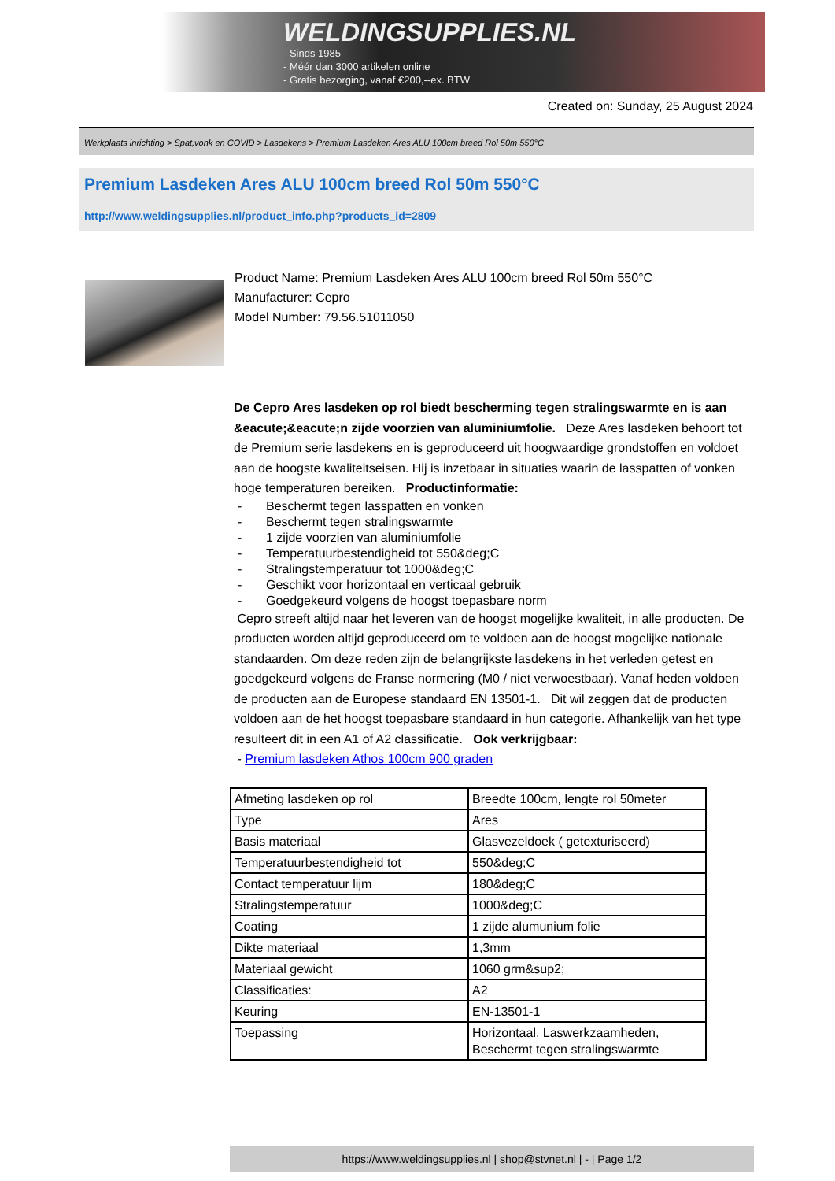WELDINGSUPPLIES.NL
- Sinds 1985
- Méér dan 3000 artikelen online
- Gratis bezorging, vanaf €200,--ex. BTW
Created on: Sunday, 25 August 2024
Werkplaats inrichting > Spat,vonk en COVID > Lasdekens > Premium Lasdeken Ares ALU 100cm breed Rol 50m 550°C
Premium Lasdeken Ares ALU 100cm breed Rol 50m 550°C
http://www.weldingsupplies.nl/product_info.php?products_id=2809
Product Name: Premium Lasdeken Ares ALU 100cm breed Rol 50m 550°C
Manufacturer: Cepro
Model Number: 79.56.51011050
De Cepro Ares lasdeken op rol biedt bescherming tegen stralingswarmte en is aan &eacute;&eacute;n zijde voorzien van aluminiumfolie. Deze Ares lasdeken behoort tot de Premium serie lasdekens en is geproduceerd uit hoogwaardige grondstoffen en voldoet aan de hoogste kwaliteitseisen. Hij is inzetbaar in situaties waarin de lasspatten of vonken hoge temperaturen bereiken. Productinformatie:
- Beschermt tegen lasspatten en vonken
- Beschermt tegen stralingswarmte
- 1 zijde voorzien van aluminiumfolie
- Temperatuurbestendigheid tot 550&deg;C
- Stralingstemperatuur tot 1000&deg;C
- Geschikt voor horizontaal en verticaal gebruik
- Goedgekeurd volgens de hoogst toepasbare norm
Cepro streeft altijd naar het leveren van de hoogst mogelijke kwaliteit, in alle producten. De producten worden altijd geproduceerd om te voldoen aan de hoogst mogelijke nationale standaarden. Om deze reden zijn de belangrijkste lasdekens in het verleden getest en goedgekeurd volgens de Franse normering (M0 / niet verwoestbaar). Vanaf heden voldoen de producten aan de Europese standaard EN 13501-1. Dit wil zeggen dat de producten voldoen aan de het hoogst toepasbare standaard in hun categorie. Afhankelijk van het type resulteert dit in een A1 of A2 classificatie. Ook verkrijgbaar:
- Premium lasdeken Athos 100cm 900 graden
| Afmeting lasdeken op rol | Breedte 100cm, lengte rol 50meter |
| Type | Ares |
| Basis materiaal | Glasvezeldoek ( getexturiseerd) |
| Temperatuurbestendigheid tot | 550&deg;C |
| Contact temperatuur lijm | 180&deg;C |
| Stralingstemperatuur | 1000&deg;C |
| Coating | 1 zijde alumunium folie |
| Dikte materiaal | 1,3mm |
| Materiaal gewicht | 1060 grm&sup2; |
| Classificaties: | A2 |
| Keuring | EN-13501-1 |
| Toepassing | Horizontaal, Laswerkzaamheden, Beschermt tegen stralingswarmte |
https://www.weldingsupplies.nl | shop@stvnet.nl | - | Page 1/2